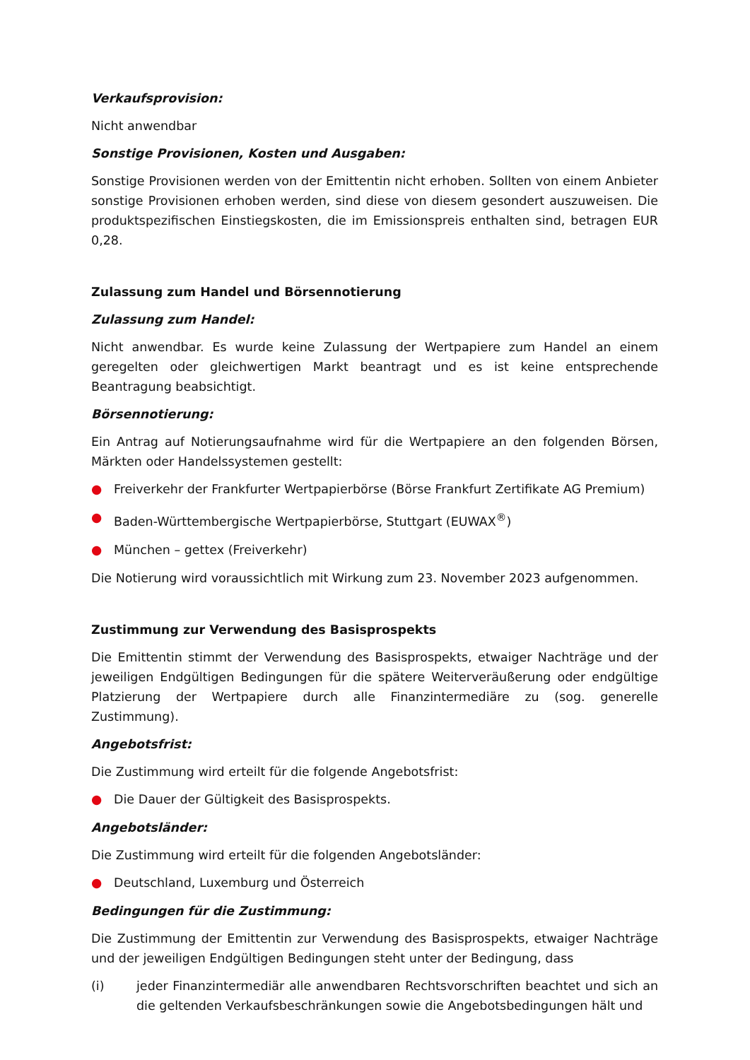Verkaufsprovision:
Nicht anwendbar
Sonstige Provisionen, Kosten und Ausgaben:
Sonstige Provisionen werden von der Emittentin nicht erhoben. Sollten von einem Anbieter sonstige Provisionen erhoben werden, sind diese von diesem gesondert auszuweisen. Die produktspezifischen Einstiegskosten, die im Emissionspreis enthalten sind, betragen EUR 0,28.
Zulassung zum Handel und Börsennotierung
Zulassung zum Handel:
Nicht anwendbar. Es wurde keine Zulassung der Wertpapiere zum Handel an einem geregelten oder gleichwertigen Markt beantragt und es ist keine entsprechende Beantragung beabsichtigt.
Börsennotierung:
Ein Antrag auf Notierungsaufnahme wird für die Wertpapiere an den folgenden Börsen, Märkten oder Handelssystemen gestellt:
● Freiverkehr der Frankfurter Wertpapierbörse (Börse Frankfurt Zertifikate AG Premium)
● Baden-Württembergische Wertpapierbörse, Stuttgart (EUWAX<sup>®</sup>)
● München – gettex (Freiverkehr)
Die Notierung wird voraussichtlich mit Wirkung zum 23. November 2023 aufgenommen.
Zustimmung zur Verwendung des Basisprospekts
Die Emittentin stimmt der Verwendung des Basisprospekts, etwaiger Nachträge und der jeweiligen Endgültigen Bedingungen für die spätere Weiterveräußerung oder endgültige Platzierung der Wertpapiere durch alle Finanzintermediäre zu (sog. generelle Zustimmung).
Angebotsfrist:
Die Zustimmung wird erteilt für die folgende Angebotsfrist:
● Die Dauer der Gültigkeit des Basisprospekts.
Angebotsländer:
Die Zustimmung wird erteilt für die folgenden Angebotsländer:
● Deutschland, Luxemburg und Österreich
Bedingungen für die Zustimmung:
Die Zustimmung der Emittentin zur Verwendung des Basisprospekts, etwaiger Nachträge und der jeweiligen Endgültigen Bedingungen steht unter der Bedingung, dass
(i) jeder Finanzintermediär alle anwendbaren Rechtsvorschriften beachtet und sich an die geltenden Verkaufsbeschränkungen sowie die Angebotsbedingungen hält und